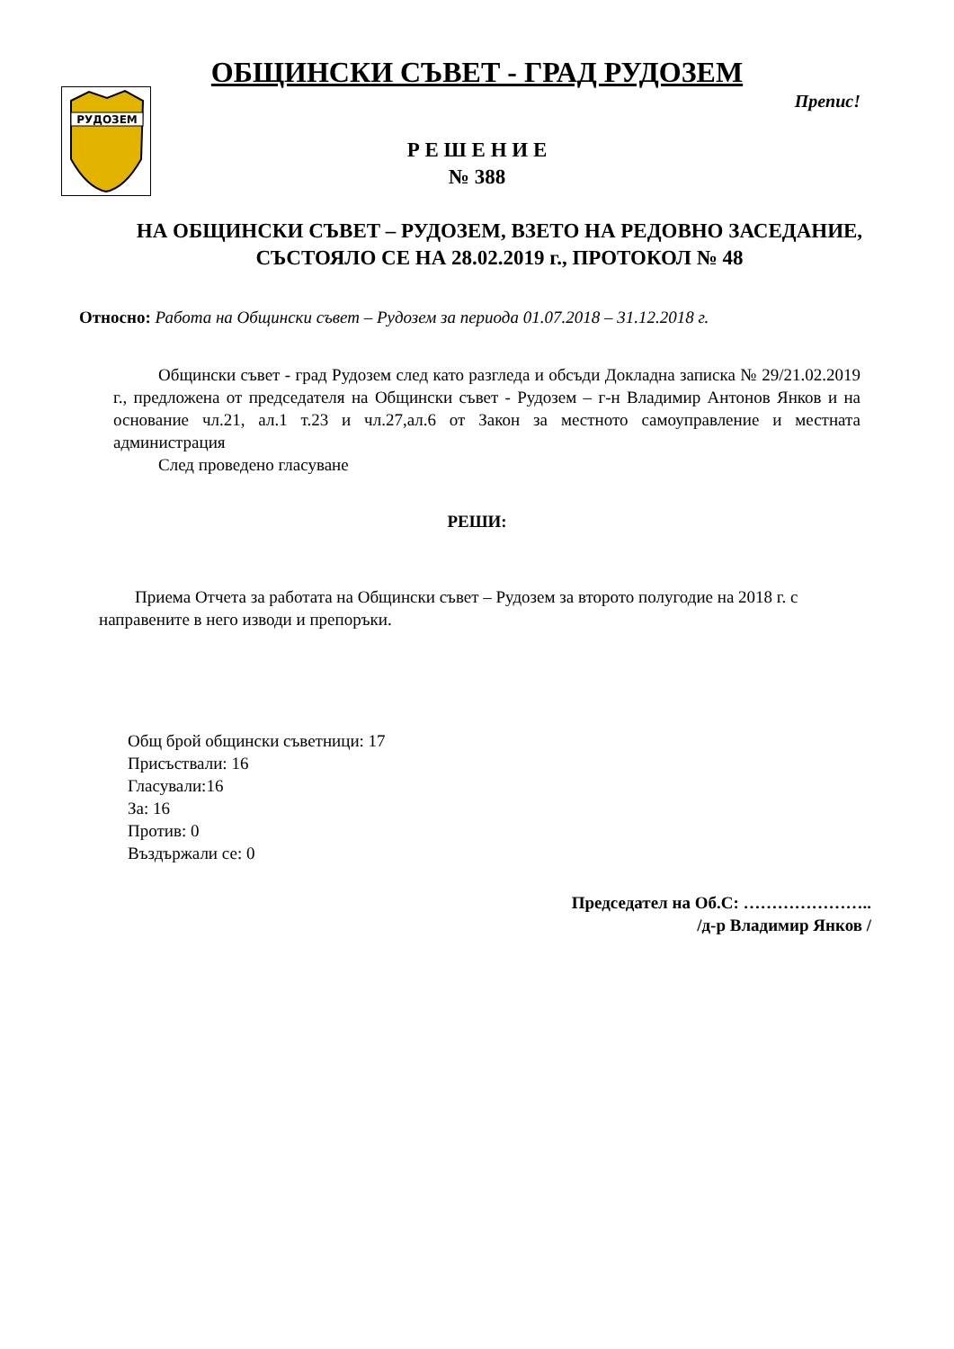РУДОЗЕМ
ОБЩИНСКИ СЪВЕТ - ГРАД РУДОЗЕМ
Препис!
Р Е Ш Е Н И Е
№ 388
НА ОБЩИНСКИ СЪВЕТ – РУДОЗЕМ, ВЗЕТО НА РЕДОВНО ЗАСЕДАНИЕ, СЪСТОЯЛО СЕ НА 28.02.2019 г., ПРОТОКОЛ № 48
Относно: Работа на Общински съвет – Рудозем за периода 01.07.2018 – 31.12.2018 г.
Общински съвет - град Рудозем след като разгледа и обсъди Докладна записка № 29/21.02.2019 г., предложена от председателя на Общински съвет - Рудозем – г-н Владимир Антонов Янков и на основание чл.21, ал.1 т.23 и чл.27,ал.6 от Закон за местното самоуправление и местната администрация
След проведено гласуване
РЕШИ:
Приема Отчета за работата на Общински съвет – Рудозем за второто полугодие на 2018 г. с направените в него изводи и препоръки.
Общ брой общински съветници: 17
Присъствали: 16
Гласували:16
За: 16
Против: 0
Въздържали се: 0
Председател на Об.С: …………………..
/д-р Владимир Янков /